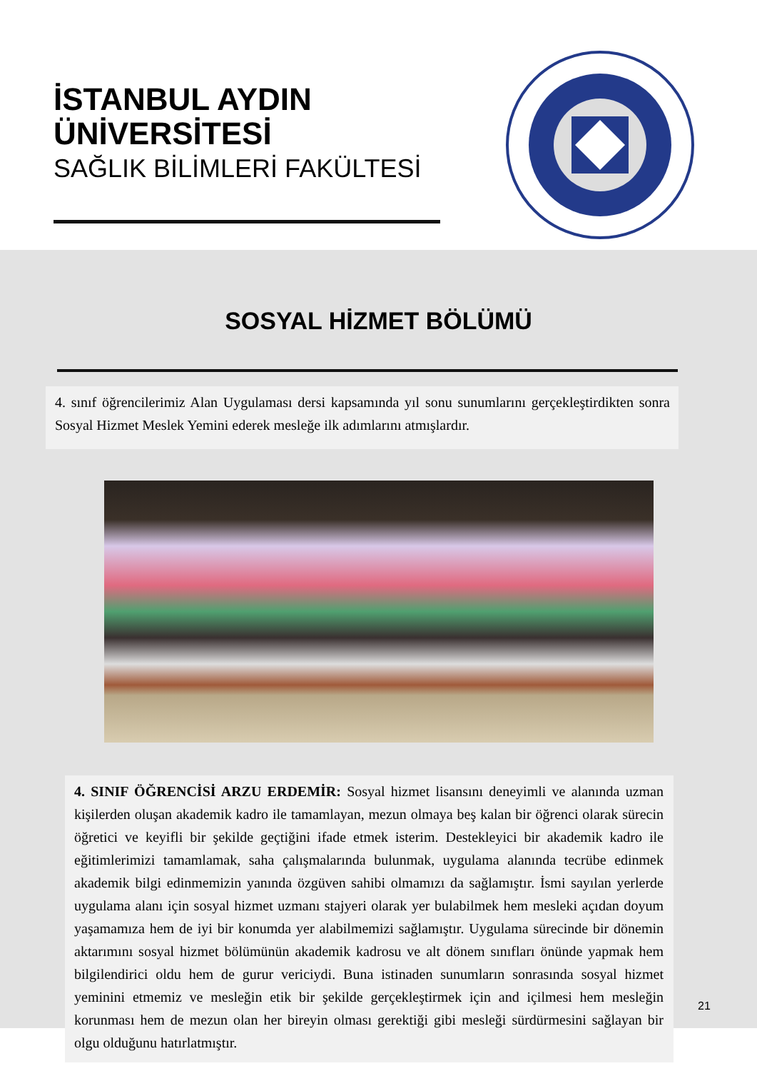İSTANBUL AYDIN
ÜNİVERSİTESİ
SAĞLIK BİLİMLERİ FAKÜLTESİ
SOSYAL HİZMET BÖLÜMÜ
4. sınıf öğrencilerimiz Alan Uygulaması dersi kapsamında yıl sonu sunumlarını gerçekleştirdikten sonra Sosyal Hizmet Meslek Yemini ederek mesleğe ilk adımlarını atmışlardır.
4. SINIF ÖĞRENCİSİ ARZU ERDEMİR: Sosyal hizmet lisansını deneyimli ve alanında uzman kişilerden oluşan akademik kadro ile tamamlayan, mezun olmaya beş kalan bir öğrenci olarak sürecin öğretici ve keyifli bir şekilde geçtiğini ifade etmek isterim. Destekleyici bir akademik kadro ile eğitimlerimizi tamamlamak, saha çalışmalarında bulunmak, uygulama alanında tecrübe edinmek akademik bilgi edinmemizin yanında özgüven sahibi olmamızı da sağlamıştır. İsmi sayılan yerlerde uygulama alanı için sosyal hizmet uzmanı stajyeri olarak yer bulabilmek hem mesleki açıdan doyum yaşamamıza hem de iyi bir konumda yer alabilmemizi sağlamıştır. Uygulama sürecinde bir dönemin aktarımını sosyal hizmet bölümünün akademik kadrosu ve alt dönem sınıfları önünde yapmak hem bilgilendirici oldu hem de gurur vericiydi. Buna istinaden sunumların sonrasında sosyal hizmet yeminini etmemiz ve mesleğin etik bir şekilde gerçekleştirmek için and içilmesi hem mesleğin korunması hem de mezun olan her bireyin olması gerektiği gibi mesleği sürdürmesini sağlayan bir olgu olduğunu hatırlatmıştır.
21